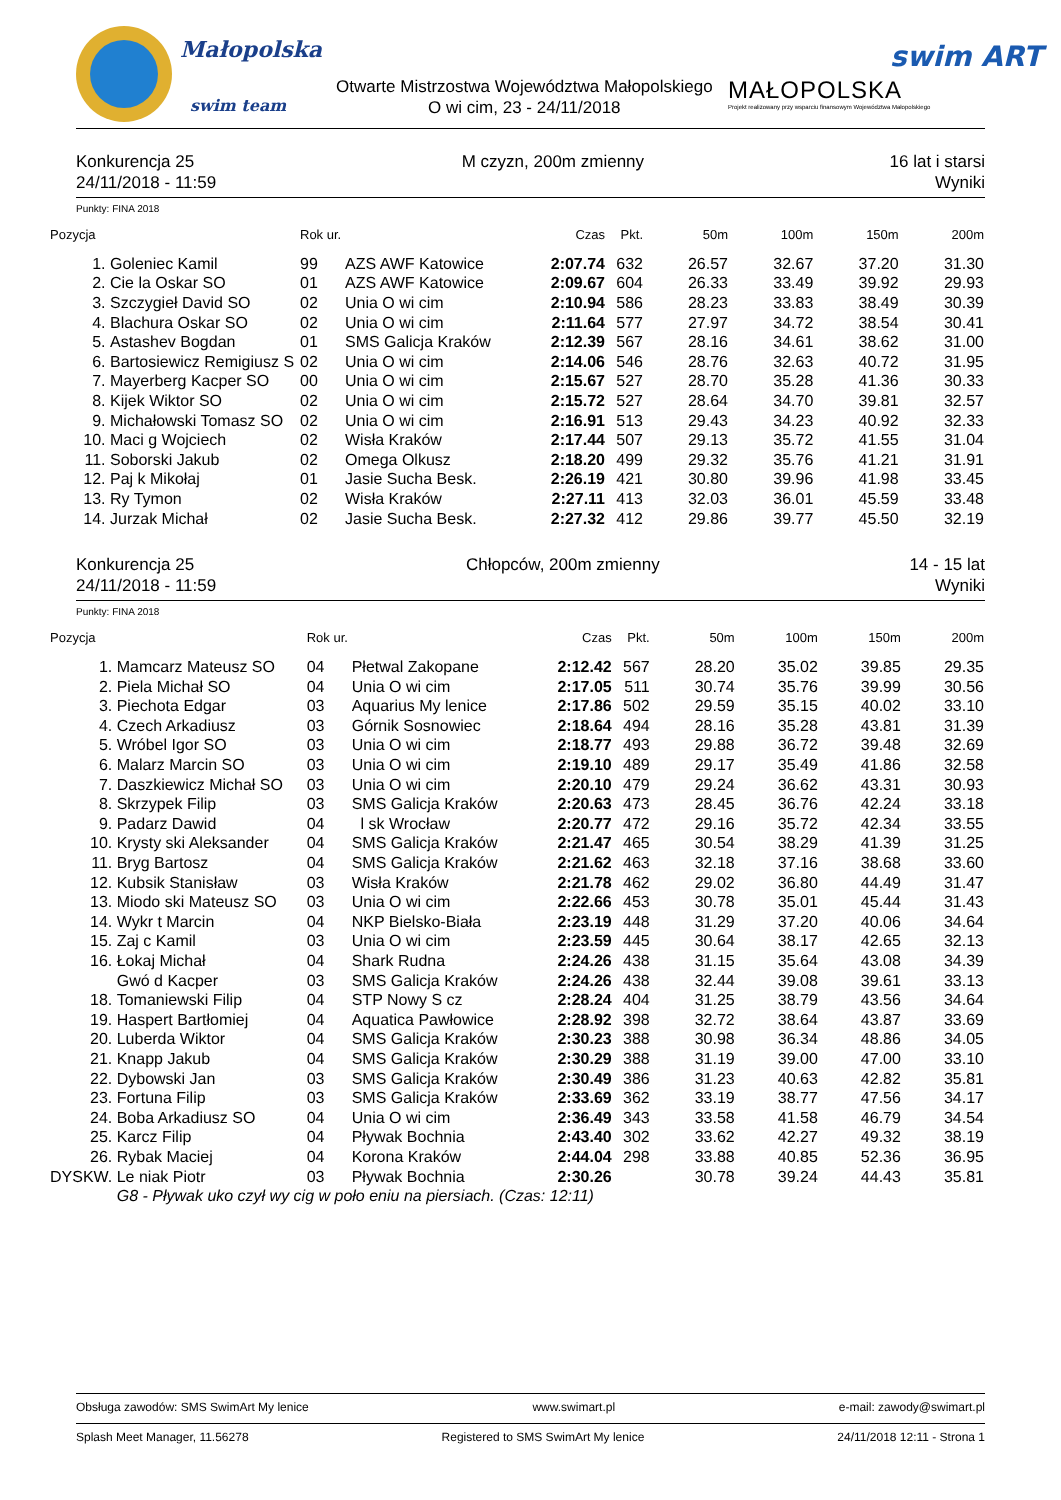Małopolska
swim team
Otwarte Mistrzostwa Województwa Małopolskiego
O wi cim, 23 - 24/11/2018
MAŁOPOLSKA
Projekt realizowany przy wsparciu finansowym Województwa Małopolskiego
swim ART
Konkurencja 25
24/11/2018 - 11:59
M czyzn, 200m zmienny 16 lat i starsi
Wyniki
Punkty: FINA 2018
| Pozycja | | Rok ur. | | Czas | Pkt. | 50m | 100m | 150m | 200m |
| --- | --- | --- | --- | --- | --- | --- | --- | --- | --- |
| 1. | Goleniec Kamil | 99 | AZS AWF Katowice | 2:07.74 | 632 | 26.57 | 32.67 | 37.20 | 31.30 |
| 2. | Cie la Oskar SO | 01 | AZS AWF Katowice | 2:09.67 | 604 | 26.33 | 33.49 | 39.92 | 29.93 |
| 3. | Szczygieł David SO | 02 | Unia O wi cim | 2:10.94 | 586 | 28.23 | 33.83 | 38.49 | 30.39 |
| 4. | Blachura Oskar SO | 02 | Unia O wi cim | 2:11.64 | 577 | 27.97 | 34.72 | 38.54 | 30.41 |
| 5. | Astashev Bogdan | 01 | SMS Galicja Kraków | 2:12.39 | 567 | 28.16 | 34.61 | 38.62 | 31.00 |
| 6. | Bartosiewicz Remigiusz S | 02 | Unia O wi cim | 2:14.06 | 546 | 28.76 | 32.63 | 40.72 | 31.95 |
| 7. | Mayerberg Kacper SO | 00 | Unia O wi cim | 2:15.67 | 527 | 28.70 | 35.28 | 41.36 | 30.33 |
| 8. | Kijek Wiktor SO | 02 | Unia O wi cim | 2:15.72 | 527 | 28.64 | 34.70 | 39.81 | 32.57 |
| 9. | Michałowski Tomasz SO | 02 | Unia O wi cim | 2:16.91 | 513 | 29.43 | 34.23 | 40.92 | 32.33 |
| 10. | Maci g Wojciech | 02 | Wisła Kraków | 2:17.44 | 507 | 29.13 | 35.72 | 41.55 | 31.04 |
| 11. | Soborski Jakub | 02 | Omega Olkusz | 2:18.20 | 499 | 29.32 | 35.76 | 41.21 | 31.91 |
| 12. | Paj k Mikołaj | 01 | Jasie Sucha Besk. | 2:26.19 | 421 | 30.80 | 39.96 | 41.98 | 33.45 |
| 13. | Ry Tymon | 02 | Wisła Kraków | 2:27.11 | 413 | 32.03 | 36.01 | 45.59 | 33.48 |
| 14. | Jurzak Michał | 02 | Jasie Sucha Besk. | 2:27.32 | 412 | 29.86 | 39.77 | 45.50 | 32.19 |
Konkurencja 25
24/11/2018 - 11:59
Chłopców, 200m zmienny 14 - 15 lat
Wyniki
Punkty: FINA 2018
| Pozycja | | Rok ur. | | Czas | Pkt. | 50m | 100m | 150m | 200m |
| --- | --- | --- | --- | --- | --- | --- | --- | --- | --- |
| 1. | Mamcarz Mateusz SO | 04 | Płetwal Zakopane | 2:12.42 | 567 | 28.20 | 35.02 | 39.85 | 29.35 |
| 2. | Piela Michał SO | 04 | Unia O wi cim | 2:17.05 | 511 | 30.74 | 35.76 | 39.99 | 30.56 |
| 3. | Piechota Edgar | 03 | Aquarius My lenice | 2:17.86 | 502 | 29.59 | 35.15 | 40.02 | 33.10 |
| 4. | Czech Arkadiusz | 03 | Górnik Sosnowiec | 2:18.64 | 494 | 28.16 | 35.28 | 43.81 | 31.39 |
| 5. | Wróbel Igor SO | 03 | Unia O wi cim | 2:18.77 | 493 | 29.88 | 36.72 | 39.48 | 32.69 |
| 6. | Malarz Marcin SO | 03 | Unia O wi cim | 2:19.10 | 489 | 29.17 | 35.49 | 41.86 | 32.58 |
| 7. | Daszkiewicz Michał SO | 03 | Unia O wi cim | 2:20.10 | 479 | 29.24 | 36.62 | 43.31 | 30.93 |
| 8. | Skrzypek Filip | 03 | SMS Galicja Kraków | 2:20.63 | 473 | 28.45 | 36.76 | 42.24 | 33.18 |
| 9. | Padarz Dawid | 04 | l sk Wrocław | 2:20.77 | 472 | 29.16 | 35.72 | 42.34 | 33.55 |
| 10. | Krysty ski Aleksander | 04 | SMS Galicja Kraków | 2:21.47 | 465 | 30.54 | 38.29 | 41.39 | 31.25 |
| 11. | Bryg Bartosz | 04 | SMS Galicja Kraków | 2:21.62 | 463 | 32.18 | 37.16 | 38.68 | 33.60 |
| 12. | Kubsik Stanisław | 03 | Wisła Kraków | 2:21.78 | 462 | 29.02 | 36.80 | 44.49 | 31.47 |
| 13. | Miodo ski Mateusz SO | 03 | Unia O wi cim | 2:22.66 | 453 | 30.78 | 35.01 | 45.44 | 31.43 |
| 14. | Wykr t Marcin | 04 | NKP Bielsko-Biała | 2:23.19 | 448 | 31.29 | 37.20 | 40.06 | 34.64 |
| 15. | Zaj c Kamil | 03 | Unia O wi cim | 2:23.59 | 445 | 30.64 | 38.17 | 42.65 | 32.13 |
| 16. | Łokaj Michał | 04 | Shark Rudna | 2:24.26 | 438 | 31.15 | 35.64 | 43.08 | 34.39 |
| | Gwó d Kacper | 03 | SMS Galicja Kraków | 2:24.26 | 438 | 32.44 | 39.08 | 39.61 | 33.13 |
| 18. | Tomaniewski Filip | 04 | STP Nowy S cz | 2:28.24 | 404 | 31.25 | 38.79 | 43.56 | 34.64 |
| 19. | Haspert Bartłomiej | 04 | Aquatica Pawłowice | 2:28.92 | 398 | 32.72 | 38.64 | 43.87 | 33.69 |
| 20. | Luberda Wiktor | 04 | SMS Galicja Kraków | 2:30.23 | 388 | 30.98 | 36.34 | 48.86 | 34.05 |
| 21. | Knapp Jakub | 04 | SMS Galicja Kraków | 2:30.29 | 388 | 31.19 | 39.00 | 47.00 | 33.10 |
| 22. | Dybowski Jan | 03 | SMS Galicja Kraków | 2:30.49 | 386 | 31.23 | 40.63 | 42.82 | 35.81 |
| 23. | Fortuna Filip | 03 | SMS Galicja Kraków | 2:33.69 | 362 | 33.19 | 38.77 | 47.56 | 34.17 |
| 24. | Boba Arkadiusz SO | 04 | Unia O wi cim | 2:36.49 | 343 | 33.58 | 41.58 | 46.79 | 34.54 |
| 25. | Karcz Filip | 04 | Pływak Bochnia | 2:43.40 | 302 | 33.62 | 42.27 | 49.32 | 38.19 |
| 26. | Rybak Maciej | 04 | Korona Kraków | 2:44.04 | 298 | 33.88 | 40.85 | 52.36 | 36.95 |
| DYSKW. | Le niak Piotr | 03 | Pływak Bochnia | 2:30.26 | | 30.78 | 39.24 | 44.43 | 35.81 |
| | G8 - Pływak uko czył wy cig w poło eniu na piersiach. (Czas: 12:11) | | | | | | | | |
Obsługa zawodów: SMS SwimArt My lenice www.swimart.pl e-mail: zawody@swimart.pl
Splash Meet Manager, 11.56278 Registered to SMS SwimArt My lenice 24/11/2018 12:11 - Strona 1